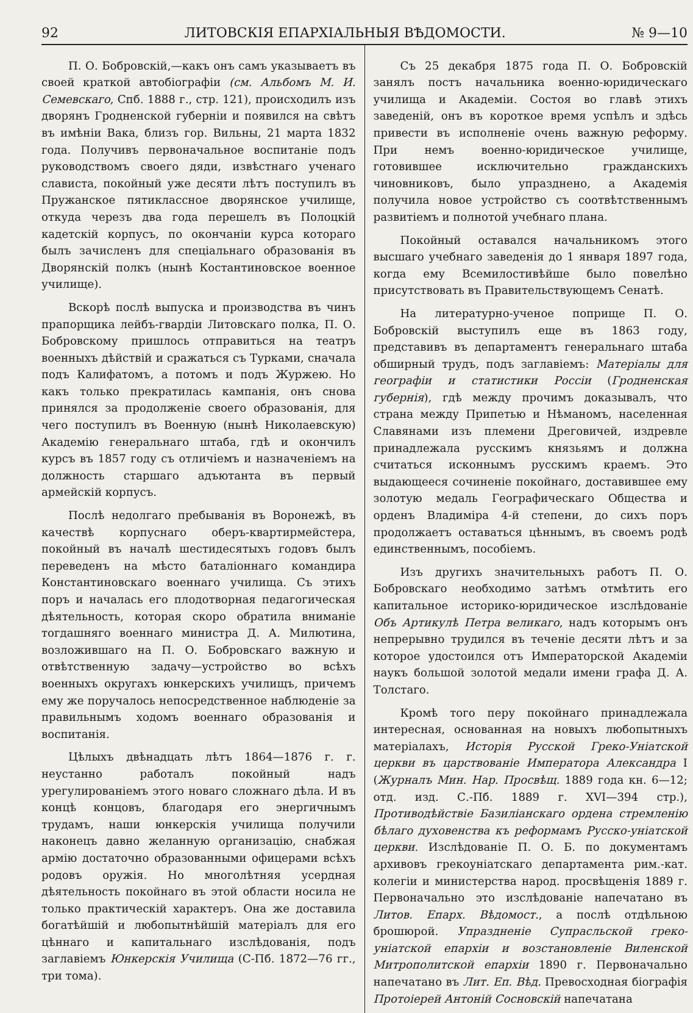92 ЛИТОВСКІЯ ЕПАРХІАЛЬНЫЯ ВѢДОМОСТИ. № 9—10
П. О. Бобровскій,—какъ онъ самъ указываетъ въ своей краткой автобіографіи (см. Альбомъ М. И. Семевскаго, Спб. 1888 г., стр. 121), происходилъ изъ дворянъ Гродненской губерніи и появился на свѣтъ въ имѣніи Вака, близъ гор. Вильны, 21 марта 1832 года. Получивъ первоначальное воспитаніе подъ руководствомъ своего дяди, извѣстнаго ученаго слависта, покойный уже десяти лѣтъ поступилъ въ Пружанское пятиклассное дворянское училище, откуда черезъ два года перешелъ въ Полоцкій кадетскій корпусъ, по окончаніи курса котораго былъ зачисленъ для спеціальнаго образованія въ Дворянскій полкъ (нынѣ Костантиновское военное училище).
Вскорѣ послѣ выпуска и производства въ чинъ прапорщика лейбъ-гвардіи Литовскаго полка, П. О. Бобровскому пришлось отправиться на театръ военныхъ дѣйствій и сражаться съ Турками, сначала подъ Калифатомъ, а потомъ и подъ Журжею. Но какъ только прекратилась кампанія, онъ снова принялся за продолженіе своего образованія, для чего поступилъ въ Военную (нынѣ Николаевскую) Академію генеральнаго штаба, гдѣ и окончилъ курсъ въ 1857 году съ отличіемъ и назначеніемъ на должность старшаго адъютанта въ первый армейскій корпусъ.
Послѣ недолгаго пребыванія въ Воронежѣ, въ качествѣ корпуснаго оберъ-квартирмейстера, покойный въ началѣ шестидесятыхъ годовъ былъ переведенъ на мѣсто баталіоннаго командира Константиновскаго военнаго училища. Съ этихъ поръ и началась его плодотворная педагогическая дѣятельность, которая скоро обратила вниманіе тогдашняго военнаго министра Д. А. Милютина, возложившаго на П. О. Бобровскаго важную и отвѣтственную задачу—устройство во всѣхъ военныхъ округахъ юнкерскихъ училищъ, причемъ ему же поручалось непосредственное наблюденіе за правильнымъ ходомъ военнаго образованія и воспитанія.
Цѣлыхъ двѣнадцать лѣтъ 1864—1876 г. г. неустанно работалъ покойный надъ урегулированіемъ этого новаго сложнаго дѣла. И въ концѣ концовъ, благодаря его энергичнымъ трудамъ, наши юнкерскія училища получили наконецъ давно желанную организацію, снабжая армію достаточно образованными офицерами всѣхъ родовъ оружія. Но многолѣтняя усердная дѣятельность покойнаго въ этой области носила не только практическій характеръ. Она же доставила богатѣйшій и любопытнѣйшій матеріалъ для его цѣннаго и капитальнаго изслѣдованія, подъ заглавіемъ Юнкерскія Училища (С-Пб. 1872—76 гг., три тома).
Съ 25 декабря 1875 года П. О. Бобровскій занялъ постъ начальника военно-юридическаго училища и Академіи. Состоя во главѣ этихъ заведеній, онъ въ короткое время успѣлъ и здѣсь привести въ исполненіе очень важную реформу. При немъ военно-юридическое училище, готовившее исключительно гражданскихъ чиновниковъ, было упразднено, а Академія получила новое устройство съ соотвѣтственнымъ развитіемъ и полнотой учебнаго плана.
Покойный оставался начальникомъ этого высшаго учебнаго заведенія до 1 января 1897 года, когда ему Всемилостивѣйше было повелѣно присутствовать въ Правительствующемъ Сенатѣ.
На литературно-ученое поприще П. О. Бобровскій выступилъ еще въ 1863 году, представивъ въ департаментъ генеральнаго штаба обширный трудъ, подъ заглавіемъ: Матеріалы для географіи и статистики Россіи (Гродненская губернія), гдѣ между прочимъ доказывалъ, что страна между Припетью и Нѣманомъ, населенная Славянами изъ племени Дреговичей, издревле принадлежала русскимъ князьямъ и должна считаться исконнымъ русскимъ краемъ. Это выдающееся сочиненіе покойнаго, доставившее ему золотую медаль Географическаго Общества и орденъ Владиміра 4-й степени, до сихъ поръ продолжаетъ оставаться цѣннымъ, въ своемъ родѣ единственнымъ, пособіемъ.
Изъ другихъ значительныхъ работъ П. О. Бобровскаго необходимо затѣмъ отмѣтить его капитальное историко-юридическое изслѣдованіе Объ Артикулѣ Петра великаго, надъ которымъ онъ непрерывно трудился въ теченіе десяти лѣтъ и за которое удостоился отъ Императорской Академіи наукъ большой золотой медали имени графа Д. А. Толстаго.
Кромѣ того перу покойнаго принадлежала интересная, основанная на новыхъ любопытныхъ матеріалахъ, Исторія Русской Греко-Уніатской церкви въ царствованіе Императора Александра I (Журналъ Мин. Нар. Просвѣщ. 1889 года кн. 6—12; отд. изд. С.-Пб. 1889 г. XVI—394 стр.), Противодѣйствіе Базиліанскаго ордена стремленію бѣлаго духовенства къ реформамъ Русско-уніатской церкви. Изслѣдованіе П. О. Б. по документамъ архивовъ грекоуніатскаго департамента рим.-кат. колегіи и министерства народ. просвѣщенія 1889 г. Первоначально это изслѣдованіе напечатано въ Литов. Епарх. Вѣдомост., а послѣ отдѣльною брошюрой. Упраздненіе Супрасльской греко-уніатской епархіи и возстановленіе Виленской Митрополитской епархіи 1890 г. Первоначально напечатано въ Лит. Еп. Вѣд. Превосходная біографія Протоіерей Антоній Сосновскій напечатана